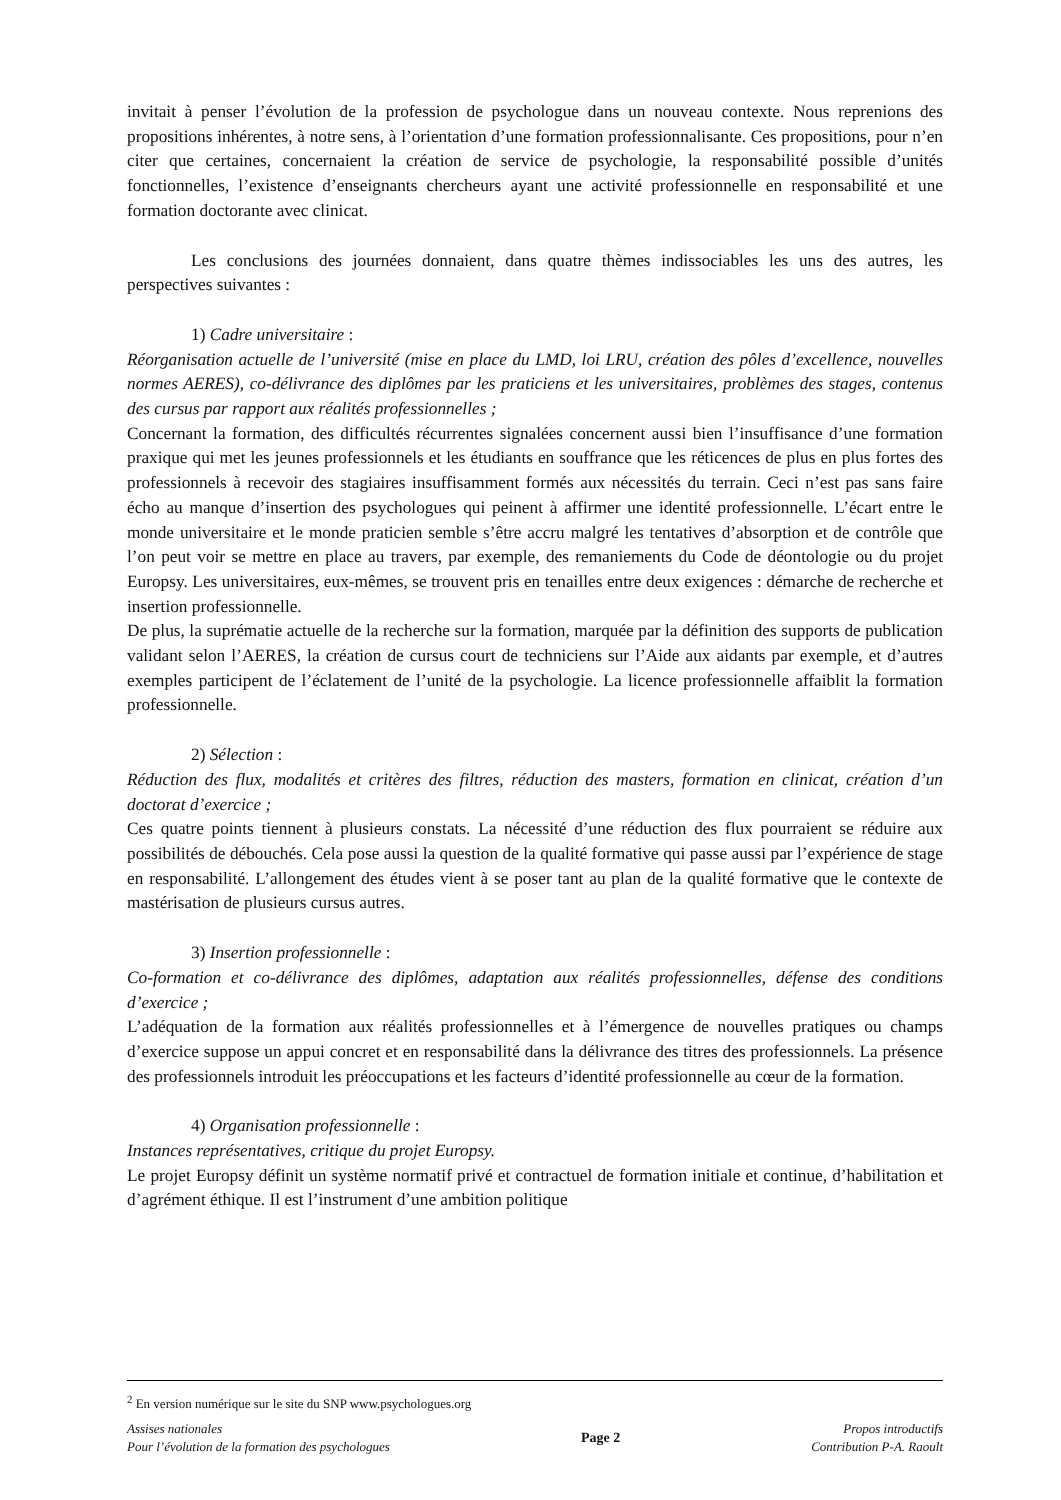invitait à penser l’évolution de la profession de psychologue dans un nouveau contexte. Nous reprenions des propositions inhérentes, à notre sens, à l’orientation d’une formation professionnalisante. Ces propositions, pour n’en citer que certaines, concernaient la création de service de psychologie, la responsabilité possible d’unités fonctionnelles, l’existence d’enseignants chercheurs ayant une activité professionnelle en responsabilité et une formation doctorante avec clinicat.
Les conclusions des journées donnaient, dans quatre thèmes indissociables les uns des autres, les perspectives suivantes :
1) Cadre universitaire :
Réorganisation actuelle de l’université (mise en place du LMD, loi LRU, création des pôles d’excellence, nouvelles normes AERES), co-délivrance des diplômes par les praticiens et les universitaires, problèmes des stages, contenus des cursus par rapport aux réalités professionnelles ;
Concernant la formation, des difficultés récurrentes signalées concernent aussi bien l’insuffisance d’une formation praxique qui met les jeunes professionnels et les étudiants en souffrance que les réticences de plus en plus fortes des professionnels à recevoir des stagiaires insuffisamment formés aux nécessités du terrain. Ceci n’est pas sans faire écho au manque d’insertion des psychologues qui peinent à affirmer une identité professionnelle. L’écart entre le monde universitaire et le monde praticien semble s’être accru malgré les tentatives d’absorption et de contrôle que l’on peut voir se mettre en place au travers, par exemple, des remaniements du Code de déontologie ou du projet Europsy. Les universitaires, eux-mêmes, se trouvent pris en tenailles entre deux exigences : démarche de recherche et insertion professionnelle.
De plus, la suprématie actuelle de la recherche sur la formation, marquée par la définition des supports de publication validant selon l’AERES, la création de cursus court de techniciens sur l’Aide aux aidants par exemple, et d’autres exemples participent de l’éclatement de l’unité de la psychologie. La licence professionnelle affaiblit la formation professionnelle.
2) Sélection :
Réduction des flux, modalités et critères des filtres, réduction des masters, formation en clinicat, création d’un doctorat d’exercice ;
Ces quatre points tiennent à plusieurs constats. La nécessité d’une réduction des flux pourraient se réduire aux possibilités de débouchés. Cela pose aussi la question de la qualité formative qui passe aussi par l’expérience de stage en responsabilité. L’allongement des études vient à se poser tant au plan de la qualité formative que le contexte de mastérisation de plusieurs cursus autres.
3) Insertion professionnelle :
Co-formation et co-délivrance des diplômes, adaptation aux réalités professionnelles, défense des conditions d’exercice ;
L’adéquation de la formation aux réalités professionnelles et à l’émergence de nouvelles pratiques ou champs d’exercice suppose un appui concret et en responsabilité dans la délivrance des titres des professionnels. La présence des professionnels introduit les préoccupations et les facteurs d’identité professionnelle au cœur de la formation.
4) Organisation professionnelle :
Instances représentatives, critique du projet Europsy.
Le projet Europsy définit un système normatif privé et contractuel de formation initiale et continue, d’habilitation et d’agrément éthique. Il est l’instrument d’une ambition politique
<sup>2</sup> En version numérique sur le site du SNP www.psychologues.org
Assises nationales
Pour l’évolution de la formation des psychologues
Page 2
Propos introductifs
Contribution P-A. Raoult